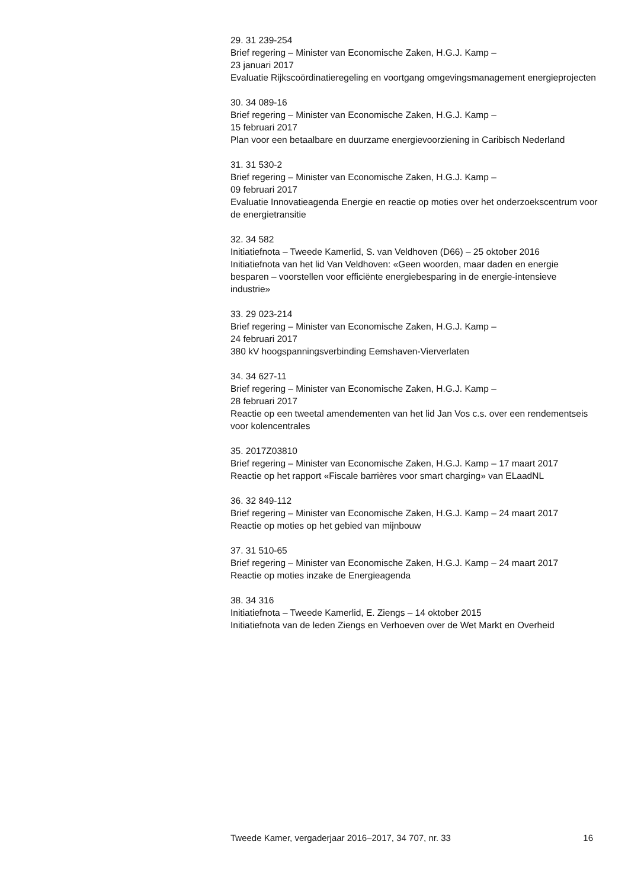29. 31 239-254
Brief regering – Minister van Economische Zaken, H.G.J. Kamp –
23 januari 2017
Evaluatie Rijkscoördinatieregeling en voortgang omgevingsmanagement energieprojecten
30. 34 089-16
Brief regering – Minister van Economische Zaken, H.G.J. Kamp –
15 februari 2017
Plan voor een betaalbare en duurzame energievoorziening in Caribisch Nederland
31. 31 530-2
Brief regering – Minister van Economische Zaken, H.G.J. Kamp –
09 februari 2017
Evaluatie Innovatieagenda Energie en reactie op moties over het onderzoekscentrum voor de energietransitie
32. 34 582
Initiatiefnota – Tweede Kamerlid, S. van Veldhoven (D66) – 25 oktober 2016
Initiatiefnota van het lid Van Veldhoven: «Geen woorden, maar daden en energie besparen – voorstellen voor efficiënte energiebesparing in de energie-intensieve industrie»
33. 29 023-214
Brief regering – Minister van Economische Zaken, H.G.J. Kamp –
24 februari 2017
380 kV hoogspanningsverbinding Eemshaven-Vierverlaten
34. 34 627-11
Brief regering – Minister van Economische Zaken, H.G.J. Kamp –
28 februari 2017
Reactie op een tweetal amendementen van het lid Jan Vos c.s. over een rendementseis voor kolencentrales
35. 2017Z03810
Brief regering – Minister van Economische Zaken, H.G.J. Kamp – 17 maart 2017
Reactie op het rapport «Fiscale barrières voor smart charging» van ELaadNL
36. 32 849-112
Brief regering – Minister van Economische Zaken, H.G.J. Kamp – 24 maart 2017
Reactie op moties op het gebied van mijnbouw
37. 31 510-65
Brief regering – Minister van Economische Zaken, H.G.J. Kamp – 24 maart 2017
Reactie op moties inzake de Energieagenda
38. 34 316
Initiatiefnota – Tweede Kamerlid, E. Ziengs – 14 oktober 2015
Initiatiefnota van de leden Ziengs en Verhoeven over de Wet Markt en Overheid
Tweede Kamer, vergaderjaar 2016–2017, 34 707, nr. 33 16